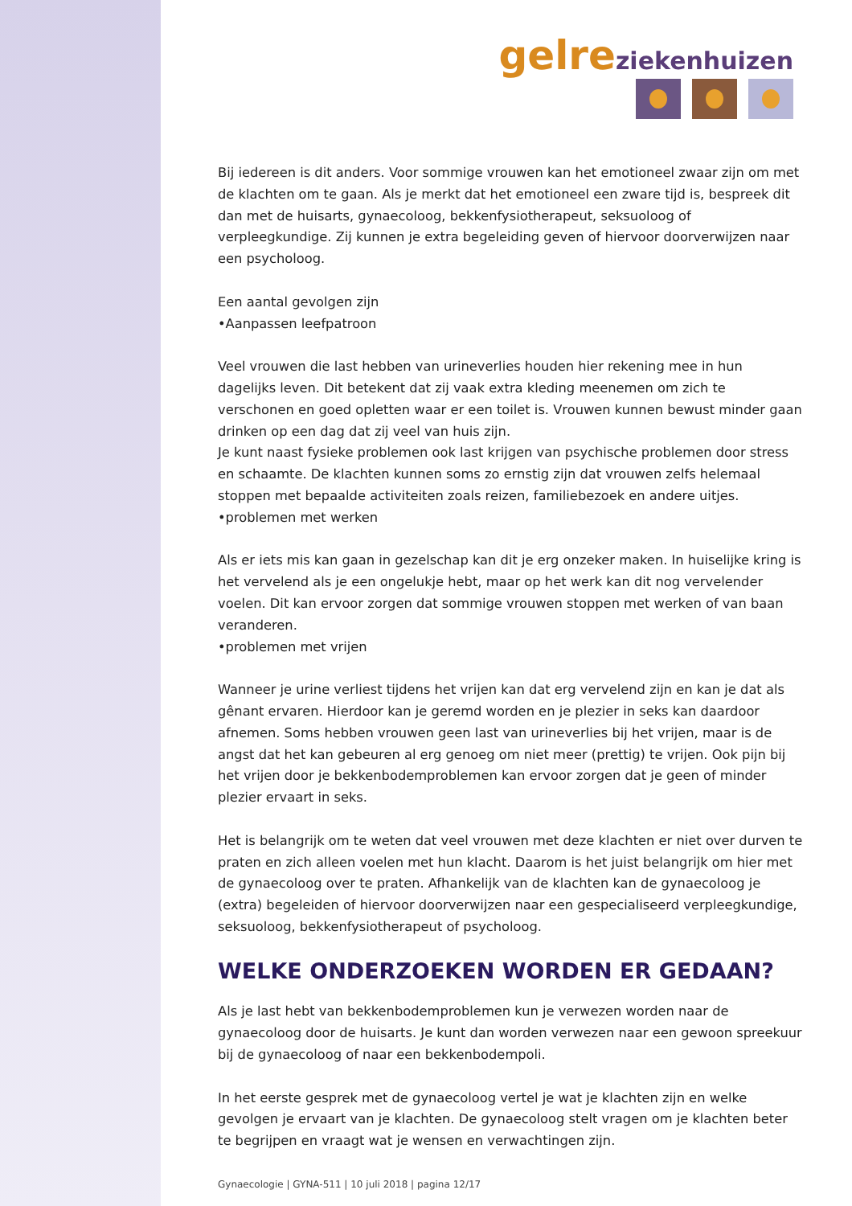gelre ziekenhuizen
Bij iedereen is dit anders. Voor sommige vrouwen kan het emotioneel zwaar zijn om met de klachten om te gaan. Als je merkt dat het emotioneel een zware tijd is, bespreek dit dan met de huisarts, gynaecoloog, bekkenfysiotherapeut, seksuoloog of verpleegkundige. Zij kunnen je extra begeleiding geven of hiervoor doorverwijzen naar een psycholoog.
Een aantal gevolgen zijn
•Aanpassen leefpatroon
Veel vrouwen die last hebben van urineverlies houden hier rekening mee in hun dagelijks leven. Dit betekent dat zij vaak extra kleding meenemen om zich te verschonen en goed opletten waar er een toilet is. Vrouwen kunnen bewust minder gaan drinken op een dag dat zij veel van huis zijn.
Je kunt naast fysieke problemen ook last krijgen van psychische problemen door stress en schaamte. De klachten kunnen soms zo ernstig zijn dat vrouwen zelfs helemaal stoppen met bepaalde activiteiten zoals reizen, familiebezoek en andere uitjes.
•problemen met werken
Als er iets mis kan gaan in gezelschap kan dit je erg onzeker maken. In huiselijke kring is het vervelend als je een ongelukje hebt, maar op het werk kan dit nog vervelender voelen. Dit kan ervoor zorgen dat sommige vrouwen stoppen met werken of van baan veranderen.
•problemen met vrijen
Wanneer je urine verliest tijdens het vrijen kan dat erg vervelend zijn en kan je dat als gênant ervaren. Hierdoor kan je geremd worden en je plezier in seks kan daardoor afnemen. Soms hebben vrouwen geen last van urineverlies bij het vrijen, maar is de angst dat het kan gebeuren al erg genoeg om niet meer (prettig) te vrijen. Ook pijn bij het vrijen door je bekkenbodemproblemen kan ervoor zorgen dat je geen of minder plezier ervaart in seks.
Het is belangrijk om te weten dat veel vrouwen met deze klachten er niet over durven te praten en zich alleen voelen met hun klacht. Daarom is het juist belangrijk om hier met de gynaecoloog over te praten. Afhankelijk van de klachten kan de gynaecoloog je (extra) begeleiden of hiervoor doorverwijzen naar een gespecialiseerd verpleegkundige, seksuoloog, bekkenfysiotherapeut of psycholoog.
WELKE ONDERZOEKEN WORDEN ER GEDAAN?
Als je last hebt van bekkenbodemproblemen kun je verwezen worden naar de gynaecoloog door de huisarts. Je kunt dan worden verwezen naar een gewoon spreekuur bij de gynaecoloog of naar een bekkenbodempoli.
In het eerste gesprek met de gynaecoloog vertel je wat je klachten zijn en welke gevolgen je ervaart van je klachten. De gynaecoloog stelt vragen om je klachten beter te begrijpen en vraagt wat je wensen en verwachtingen zijn.
Gynaecologie | GYNA-511 | 10 juli 2018 | pagina 12/17